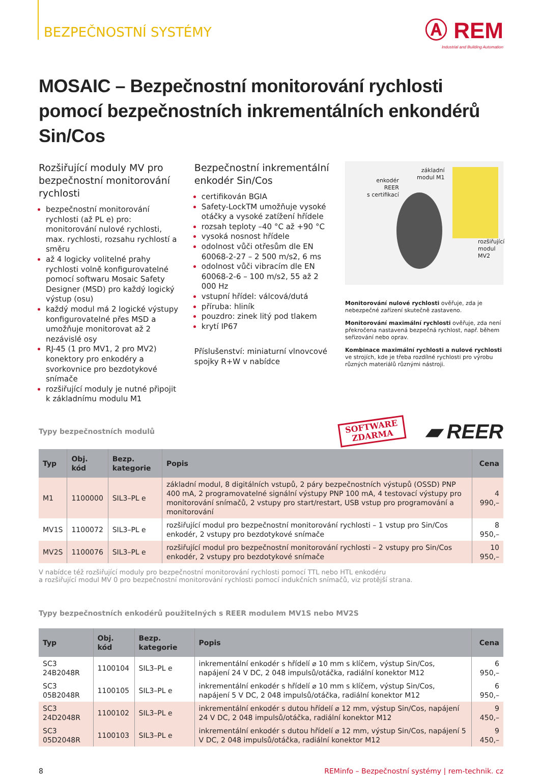BEZPEČNOSTNÍ SYSTÉMY
Ⓐ REM
Industrial and Building Automation
MOSAIC – Bezpečnostní monitorování rychlosti pomocí bezpečnostních inkrementálních enkondérů Sin/Cos
Rozšiřující moduly MV pro bezpečnostní monitorování rychlosti
bezpečnostní monitorování rychlosti (až PL e) pro: monitorování nulové rychlosti, max. rychlosti, rozsahu rychlostí a směru
až 4 logicky volitelné prahy rychlosti volně konfigurovatelné pomocí softwaru Mosaic Safety Designer (MSD) pro každý logický výstup (osu)
každý modul má 2 logické výstupy konfigurovatelné přes MSD a umožňuje monitorovat až 2 nezávislé osy
RJ-45 (1 pro MV1, 2 pro MV2) konektory pro enkodéry a svorkovnice pro bezdotykové snímače
rozšiřující moduly je nutné připojit k základnímu modulu M1
Bezpečnostní inkrementální enkodér Sin/Cos
certifikován BGIA
Safety-LockTM umožňuje vysoké otáčky a vysoké zatížení hřídele
rozsah teploty –40 °C až +90 °C
vysoká nosnost hřídele
odolnost vůči otřesům dle EN 60068-2-27 – 2 500 m/s2, 6 ms
odolnost vůči vibracím dle EN 60068-2-6 – 100 m/s2, 55 až 2 000 Hz
vstupní hřídel: válcová/dutá
příruba: hliník
pouzdro: zinek litý pod tlakem
krytí IP67
Příslušenství: miniaturní vlnovcové spojky R+W v nabídce
enkodér
REER
s certifikací
základní
modul M1
rozšiřující
modul
MV2
Monitorování nulové rychlosti ověřuje, zda je nebezpečné zařízení skutečně zastaveno.
Monitorování maximální rychlosti ověřuje, zda není překročena nastavená bezpečná rychlost, např. během seřizování nebo oprav.
Kombinace maximální rychlosti a nulové rychlosti ve strojích, kde je třeba rozdílné rychlosti pro výrobu různých materiálů různými nástroji.
Typy bezpečnostních modulů SOFTWARE
ZDARMA ▰ REER
| Typ | Obj. kód | Bezp. kategorie | Popis | Cena |
| --- | --- | --- | --- | --- |
| M1 | 1100000 | SIL3–PL e | základní modul, 8 digitálních vstupů, 2 páry bezpečnostních výstupů (OSSD) PNP 400 mA, 2 programovatelné signální výstupy PNP 100 mA, 4 testovací výstupy pro monitorování snímačů, 2 vstupy pro start/restart, USB vstup pro programování a monitorování | 4 990,– |
| MV1S | 1100072 | SIL3–PL e | rozšiřující modul pro bezpečnostní monitorování rychlosti – 1 vstup pro Sin/Cos enkodér, 2 vstupy pro bezdotykové snímače | 8 950,– |
| MV2S | 1100076 | SIL3–PL e | rozšiřující modul pro bezpečnostní monitorování rychlosti – 2 vstupy pro Sin/Cos enkodér, 2 vstupy pro bezdotykové snímače | 10 950,– |
V nabídce též rozšiřující moduly pro bezpečnostní monitorování rychlosti pomocí TTL nebo HTL enkodéru
a rozšiřující modul MV 0 pro bezpečnostní monitorování rychlosti pomocí indukčních snímačů, viz protější strana.
Typy bezpečnostních enkodérů použitelných s REER modulem MV1S nebo MV2S
| Typ | Obj. kód | Bezp. kategorie | Popis | Cena |
| --- | --- | --- | --- | --- |
| SC3 24B2048R | 1100104 | SIL3–PL e | inkrementální enkodér s hřídelí ⌀ 10 mm s klíčem, výstup Sin/Cos, napájení 24 V DC, 2 048 impulsů/otáčka, radiální konektor M12 | 6 950,– |
| SC3 05B2048R | 1100105 | SIL3–PL e | inkrementální enkodér s hřídelí ⌀ 10 mm s klíčem, výstup Sin/Cos, napájení 5 V DC, 2 048 impulsů/otáčka, radiální konektor M12 | 6 950,– |
| SC3 24D2048R | 1100102 | SIL3–PL e | inkrementální enkodér s dutou hřídelí ⌀ 12 mm, výstup Sin/Cos, napájení 24 V DC, 2 048 impulsů/otáčka, radiální konektor M12 | 9 450,– |
| SC3 05D2048R | 1100103 | SIL3–PL e | inkrementální enkodér s dutou hřídelí ⌀ 12 mm, výstup Sin/Cos, napájení 5 V DC, 2 048 impulsů/otáčka, radiální konektor M12 | 9 450,– |
8 REMinfo – Bezpečnostní systémy | rem-technik. cz